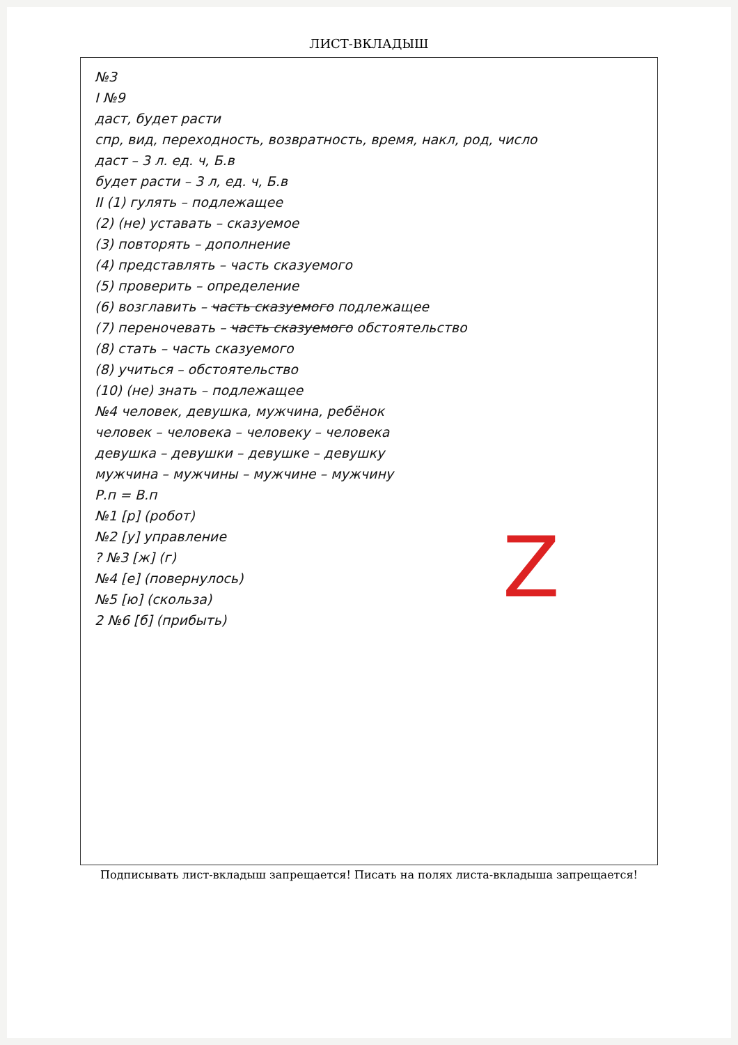ЛИСТ-ВКЛАДЫШ
№3
I №9
даст, будет расти
спр, вид, переходность, возвратность, время, накл, род, число
даст – 3 л. ед. ч, Б.в
будет расти – 3 л, ед. ч, Б.в
II (1) гулять – подлежащее
(2) (не) уставать – сказуемое
(3) повторять – дополнение
(4) представлять – часть сказуемого
(5) проверить – определение
(6) возглавить – часть сказуемого подлежащее
(7) переночевать – часть сказуемого обстоятельство
(8) стать – часть сказуемого
(8) учиться – обстоятельство
(10) (не) знать – подлежащее
№4 человек, девушка, мужчина, ребёнок
человек – человека – человеку – человека
девушка – девушки – девушке – девушку
мужчина – мужчины – мужчине – мужчину
Z
Р.п = В.п
№1 [р] (робот)
№2 [у] управление
? №3 [ж] (г)
№4 [е] (повернулось)
№5 [ю] (скольза)
2 №6 [б] (прибыть)
Подписывать лист-вкладыш запрещается! Писать на полях листа-вкладыша запрещается!